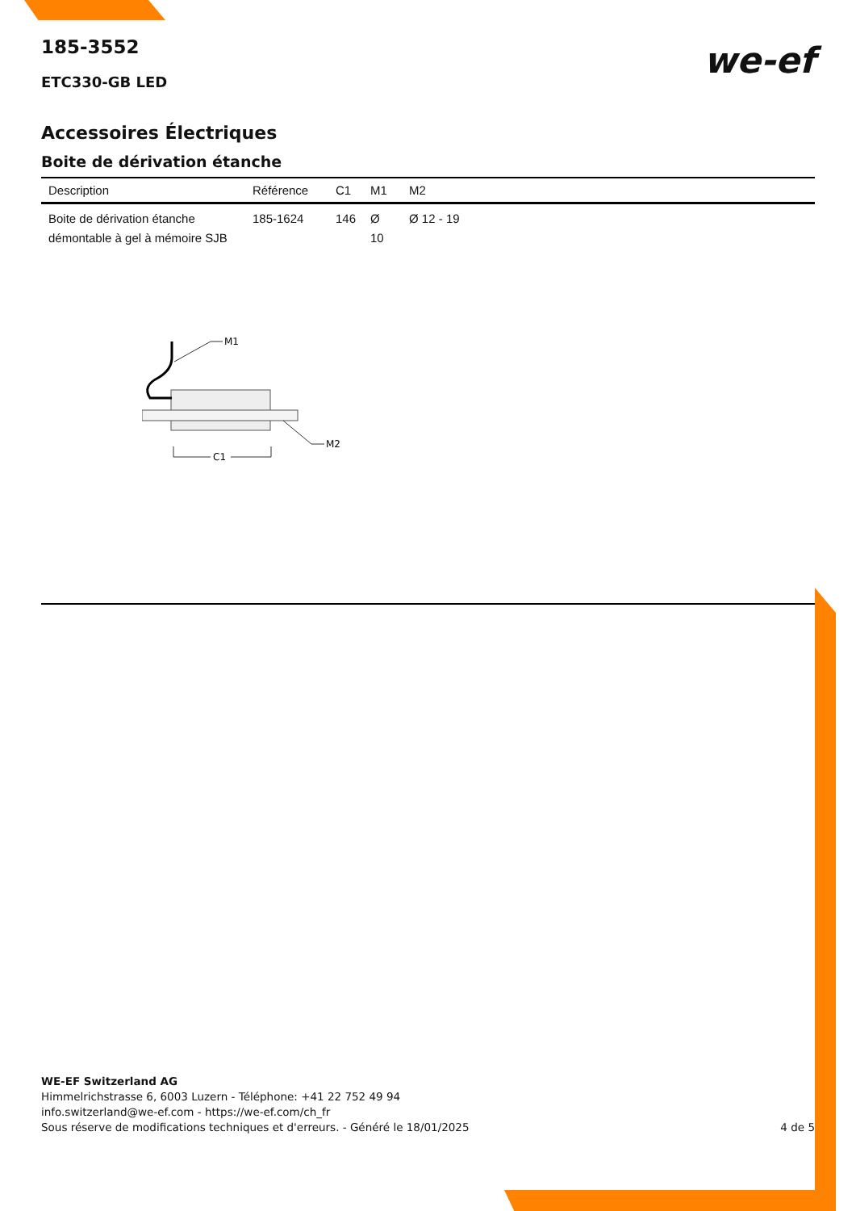185-3552
ETC330-GB LED
we-ef
Accessoires Électriques
Boite de dérivation étanche
| Description | Référence | C1 | M1 | M2 |
| --- | --- | --- | --- | --- |
| Boite de dérivation étanche démontable à gel à mémoire SJB | 185-1624 | 146 | Ø 10 | Ø 12 - 19 |
M1
M2
C1
WE-EF Switzerland AG
Himmelrichstrasse 6, 6003 Luzern - Téléphone: +41 22 752 49 94
info.switzerland@we-ef.com - https://we-ef.com/ch_fr
Sous réserve de modifications techniques et d'erreurs. - Généré le 18/01/2025 4 de 5